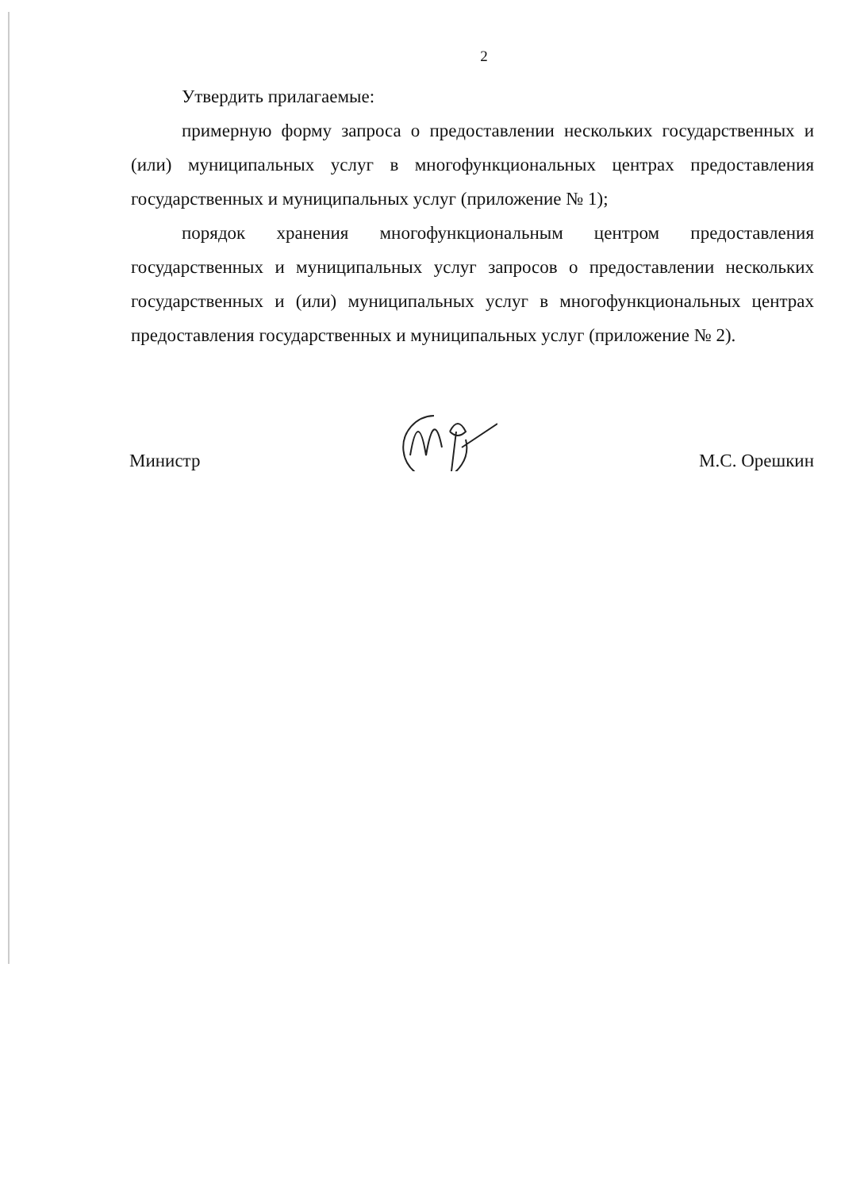2
Утвердить прилагаемые:
примерную форму запроса о предоставлении нескольких государственных и (или) муниципальных услуг в многофункциональных центрах предоставления государственных и муниципальных услуг (приложение № 1);
порядок хранения многофункциональным центром предоставления государственных и муниципальных услуг запросов о предоставлении нескольких государственных и (или) муниципальных услуг в многофункциональных центрах предоставления государственных и муниципальных услуг (приложение № 2).
Министр М.С. Орешкин